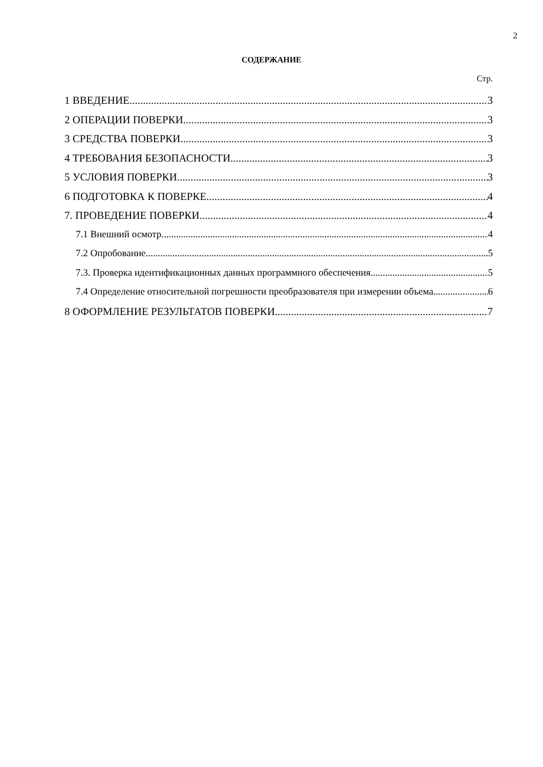2
СОДЕРЖАНИЕ
Стр.
1 ВВЕДЕНИЕ 3
2 ОПЕРАЦИИ ПОВЕРКИ 3
3 СРЕДСТВА ПОВЕРКИ 3
4 ТРЕБОВАНИЯ БЕЗОПАСНОСТИ 3
5 УСЛОВИЯ ПОВЕРКИ 3
6 ПОДГОТОВКА К ПОВЕРКЕ 4
7. ПРОВЕДЕНИЕ ПОВЕРКИ 4
7.1 Внешний осмотр. 4
7.2 Опробование. 5
7.3. Проверка идентификационных данных программного обеспечения. 5
7.4 Определение относительной погрешности преобразователя при измерении объема. 6
8 ОФОРМЛЕНИЕ РЕЗУЛЬТАТОВ ПОВЕРКИ 7